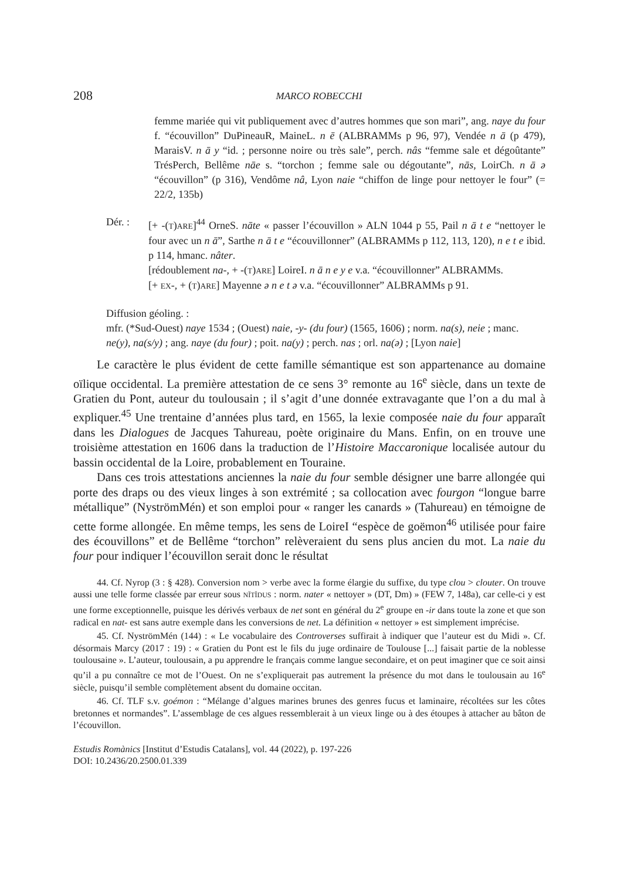208 MARCO ROBECCHI
femme mariée qui vit publiquement avec d’autres hommes que son mari”, ang. naye du four f. “écouvillon” DuPineauR, MaineL. n ē (ALBRAMMs p 96, 97), Vendée n ā (p 479), MaraisV. n ā y “id. ; personne noire ou très sale”, perch. nâs “femme sale et dégoûtante” TrésPerch, Bellême nāe s. “torchon ; femme sale ou dégoutante”, nās, LoirCh. n ā ə “écouvillon” (p 316), Vendôme nâ, Lyon naie “chiffon de linge pour nettoyer le four” (= 22/2, 135b)
Dér. : [+ -(T)ARE]<sup>44</sup> OrneS. nāte « passer l’écouvillon » ALN 1044 p 55, Pail n ā t e “nettoyer le four avec un n ā”, Sarthe n ā t e “écouvillonner” (ALBRAMMs p 112, 113, 120), n e t e ibid. p 114, hmanc. nâter.
[rédoublement na-, + -(T)ARE] LoireI. n ā n e y e v.a. “écouvillonner” ALBRAMMs.
[+ EX-, + (T)ARE] Mayenne ə n e t ə v.a. “écouvillonner” ALBRAMMs p 91.
Diffusion géoling. :
mfr. (*Sud-Ouest) naye 1534 ; (Ouest) naie, -y- (du four) (1565, 1606) ; norm. na(s), neie ; manc. ne(y), na(s/y) ; ang. naye (du four) ; poit. na(y) ; perch. nas ; orl. na(ə) ; [Lyon naie]
Le caractère le plus évident de cette famille sémantique est son appartenance au domaine oïlique occidental. La première attestation de ce sens 3° remonte au 16<sup>e</sup> siècle, dans un texte de Gratien du Pont, auteur du toulousain ; il s’agit d’une donnée extravagante que l’on a du mal à expliquer.<sup>45</sup> Une trentaine d’années plus tard, en 1565, la lexie composée naie du four apparaît dans les Dialogues de Jacques Tahureau, poète originaire du Mans. Enfin, on en trouve une troisième attestation en 1606 dans la traduction de l’Histoire Maccaronique localisée autour du bassin occidental de la Loire, probablement en Touraine.
Dans ces trois attestations anciennes la naie du four semble désigner une barre allongée qui porte des draps ou des vieux linges à son extrémité ; sa collocation avec fourgon “longue barre métallique” (NyströmMén) et son emploi pour « ranger les canards » (Tahureau) en témoigne de cette forme allongée. En même temps, les sens de LoireI “espèce de goëmon<sup>46</sup> utilisée pour faire des écouvillons” et de Bellême “torchon” relèveraient du sens plus ancien du mot. La naie du four pour indiquer l’écouvillon serait donc le résultat
44. Cf. Nyrop (3 : § 428). Conversion nom > verbe avec la forme élargie du suffixe, du type clou > clouter. On trouve aussi une telle forme classée par erreur sous NĬTĬDUS : norm. nater « nettoyer » (DT, Dm) » (FEW 7, 148a), car celle-ci y est une forme exceptionnelle, puisque les dérivés verbaux de net sont en général du 2<sup>e</sup> groupe en -ir dans toute la zone et que son radical en nat- est sans autre exemple dans les conversions de net. La définition « nettoyer » est simplement imprécise.
45. Cf. NyströmMén (144) : « Le vocabulaire des Controverses suffirait à indiquer que l’auteur est du Midi ». Cf. désormais Marcy (2017 : 19) : « Gratien du Pont est le fils du juge ordinaire de Toulouse [...] faisait partie de la noblesse toulousaine ». L’auteur, toulousain, a pu apprendre le français comme langue secondaire, et on peut imaginer que ce soit ainsi qu’il a pu connaître ce mot de l’Ouest. On ne s’expliquerait pas autrement la présence du mot dans le toulousain au 16<sup>e</sup> siècle, puisqu’il semble complètement absent du domaine occitan.
46. Cf. TLF s.v. goémon : “Mélange d’algues marines brunes des genres fucus et laminaire, récoltées sur les côtes bretonnes et normandes”. L’assemblage de ces algues ressemblerait à un vieux linge ou à des étoupes à attacher au bâton de l’écouvillon.
Estudis Romànics [Institut d’Estudis Catalans], vol. 44 (2022), p. 197-226
DOI: 10.2436/20.2500.01.339